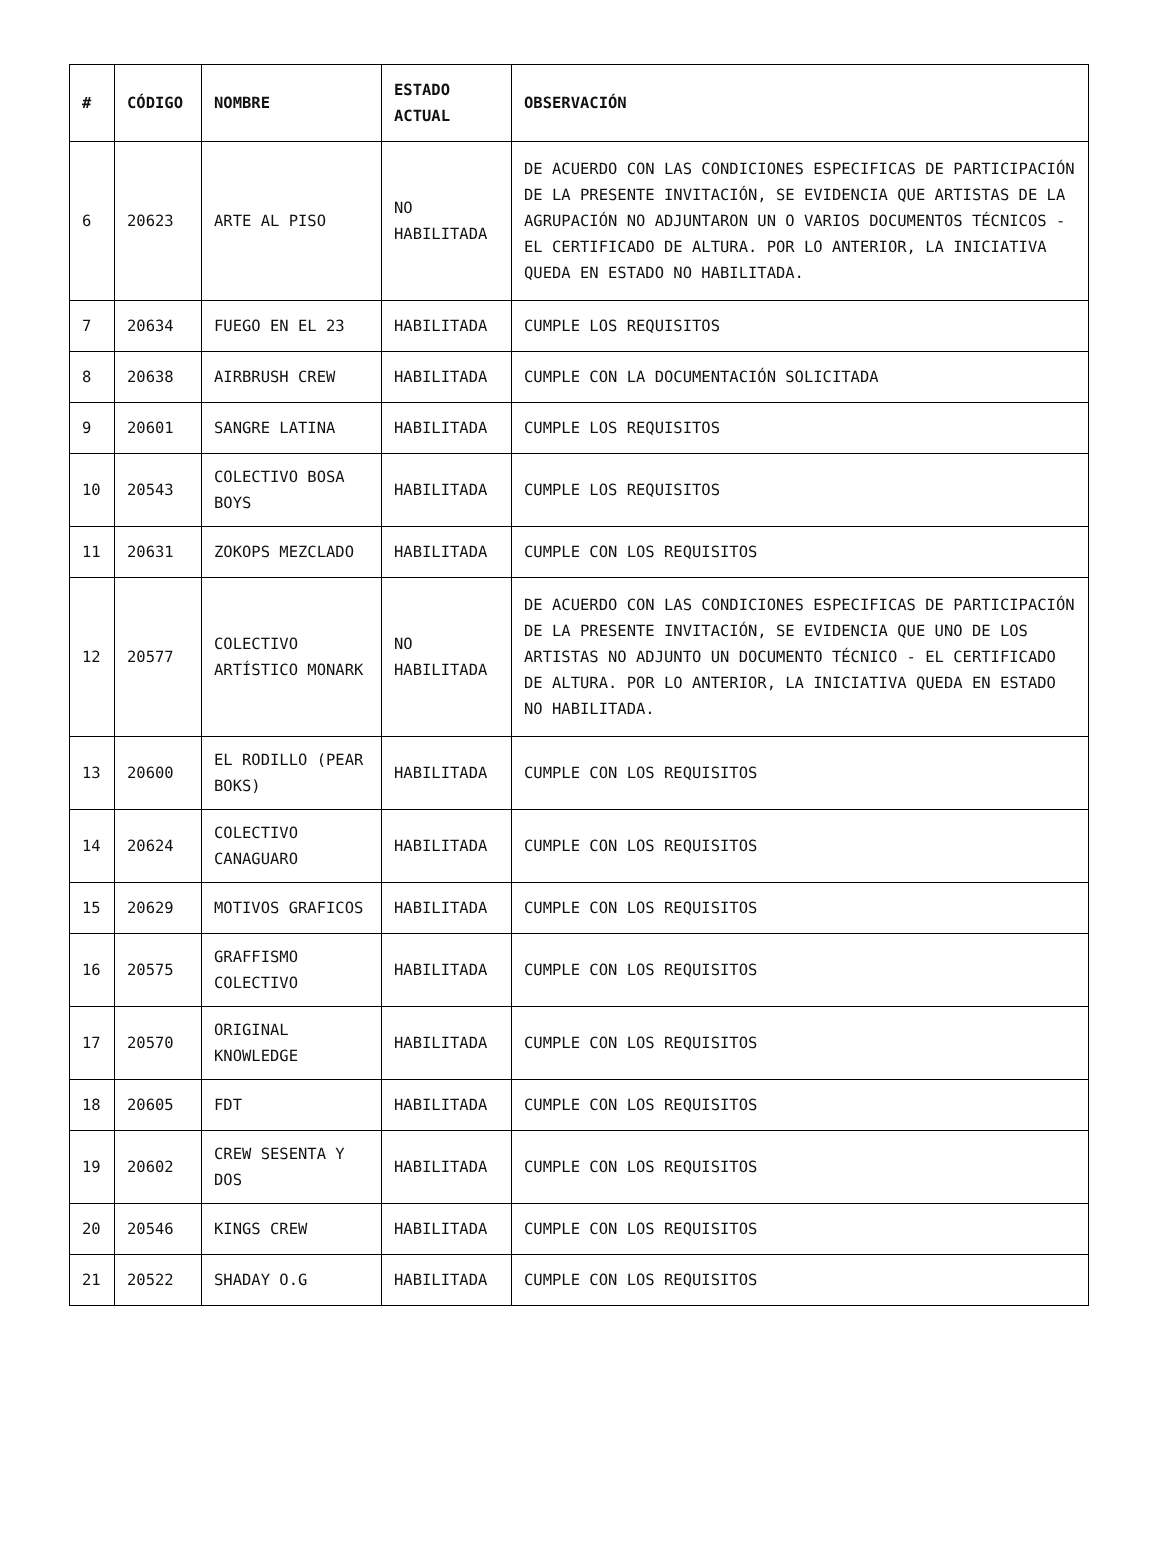| # | CÓDIGO | NOMBRE | ESTADO ACTUAL | OBSERVACIÓN |
| --- | --- | --- | --- | --- |
| 6 | 20623 | ARTE AL PISO | NO HABILITADA | DE ACUERDO CON LAS CONDICIONES ESPECIFICAS DE PARTICIPACIÓN DE LA PRESENTE INVITACIÓN, SE EVIDENCIA QUE ARTISTAS DE LA AGRUPACIÓN NO ADJUNTARON UN O VARIOS DOCUMENTOS TÉCNICOS - EL CERTIFICADO DE ALTURA. POR LO ANTERIOR, LA INICIATIVA QUEDA EN ESTADO NO HABILITADA. |
| 7 | 20634 | FUEGO EN EL 23 | HABILITADA | CUMPLE LOS REQUISITOS |
| 8 | 20638 | AIRBRUSH CREW | HABILITADA | CUMPLE CON LA DOCUMENTACIÓN SOLICITADA |
| 9 | 20601 | SANGRE LATINA | HABILITADA | CUMPLE LOS REQUISITOS |
| 10 | 20543 | COLECTIVO BOSA BOYS | HABILITADA | CUMPLE LOS REQUISITOS |
| 11 | 20631 | ZOKOPS MEZCLADO | HABILITADA | CUMPLE CON LOS REQUISITOS |
| 12 | 20577 | COLECTIVO ARTÍSTICO MONARK | NO HABILITADA | DE ACUERDO CON LAS CONDICIONES ESPECIFICAS DE PARTICIPACIÓN DE LA PRESENTE INVITACIÓN, SE EVIDENCIA QUE UNO DE LOS ARTISTAS NO ADJUNTO UN DOCUMENTO TÉCNICO - EL CERTIFICADO DE ALTURA. POR LO ANTERIOR, LA INICIATIVA QUEDA EN ESTADO NO HABILITADA. |
| 13 | 20600 | EL RODILLO (PEAR BOKS) | HABILITADA | CUMPLE CON LOS REQUISITOS |
| 14 | 20624 | COLECTIVO CANAGUARO | HABILITADA | CUMPLE CON LOS REQUISITOS |
| 15 | 20629 | MOTIVOS GRAFICOS | HABILITADA | CUMPLE CON LOS REQUISITOS |
| 16 | 20575 | GRAFFISMO COLECTIVO | HABILITADA | CUMPLE CON LOS REQUISITOS |
| 17 | 20570 | ORIGINAL KNOWLEDGE | HABILITADA | CUMPLE CON LOS REQUISITOS |
| 18 | 20605 | FDT | HABILITADA | CUMPLE CON LOS REQUISITOS |
| 19 | 20602 | CREW SESENTA Y DOS | HABILITADA | CUMPLE CON LOS REQUISITOS |
| 20 | 20546 | KINGS CREW | HABILITADA | CUMPLE CON LOS REQUISITOS |
| 21 | 20522 | SHADAY O.G | HABILITADA | CUMPLE CON LOS REQUISITOS |